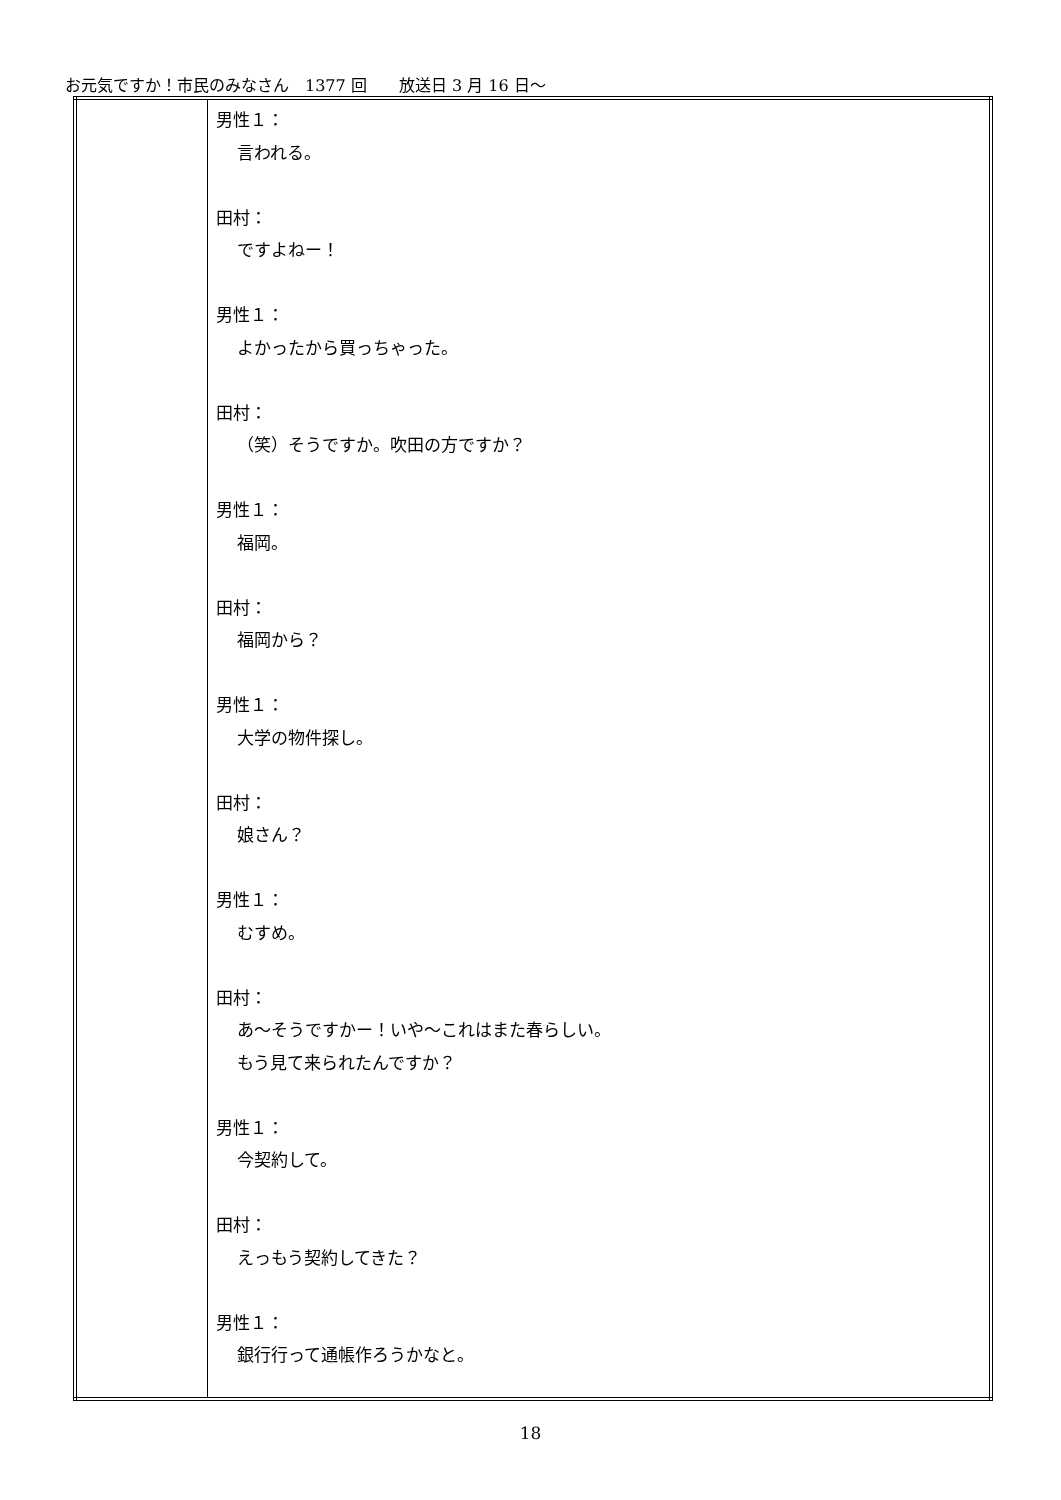お元気ですか！市民のみなさん　1377 回　　放送日 3 月 16 日～
| | 男性１： 言われる。 田村： ですよねー！ 男性１： よかったから買っちゃった。 田村： （笑）そうですか。吹田の方ですか？ 男性１： 福岡。 田村： 福岡から？ 男性１： 大学の物件探し。 田村： 娘さん？ 男性１： むすめ。 田村： あ～そうですかー！いや～これはまた春らしい。 もう見て来られたんですか？ 男性１： 今契約して。 田村： えっもう契約してきた？ 男性１： 銀行行って通帳作ろうかなと。 |
18